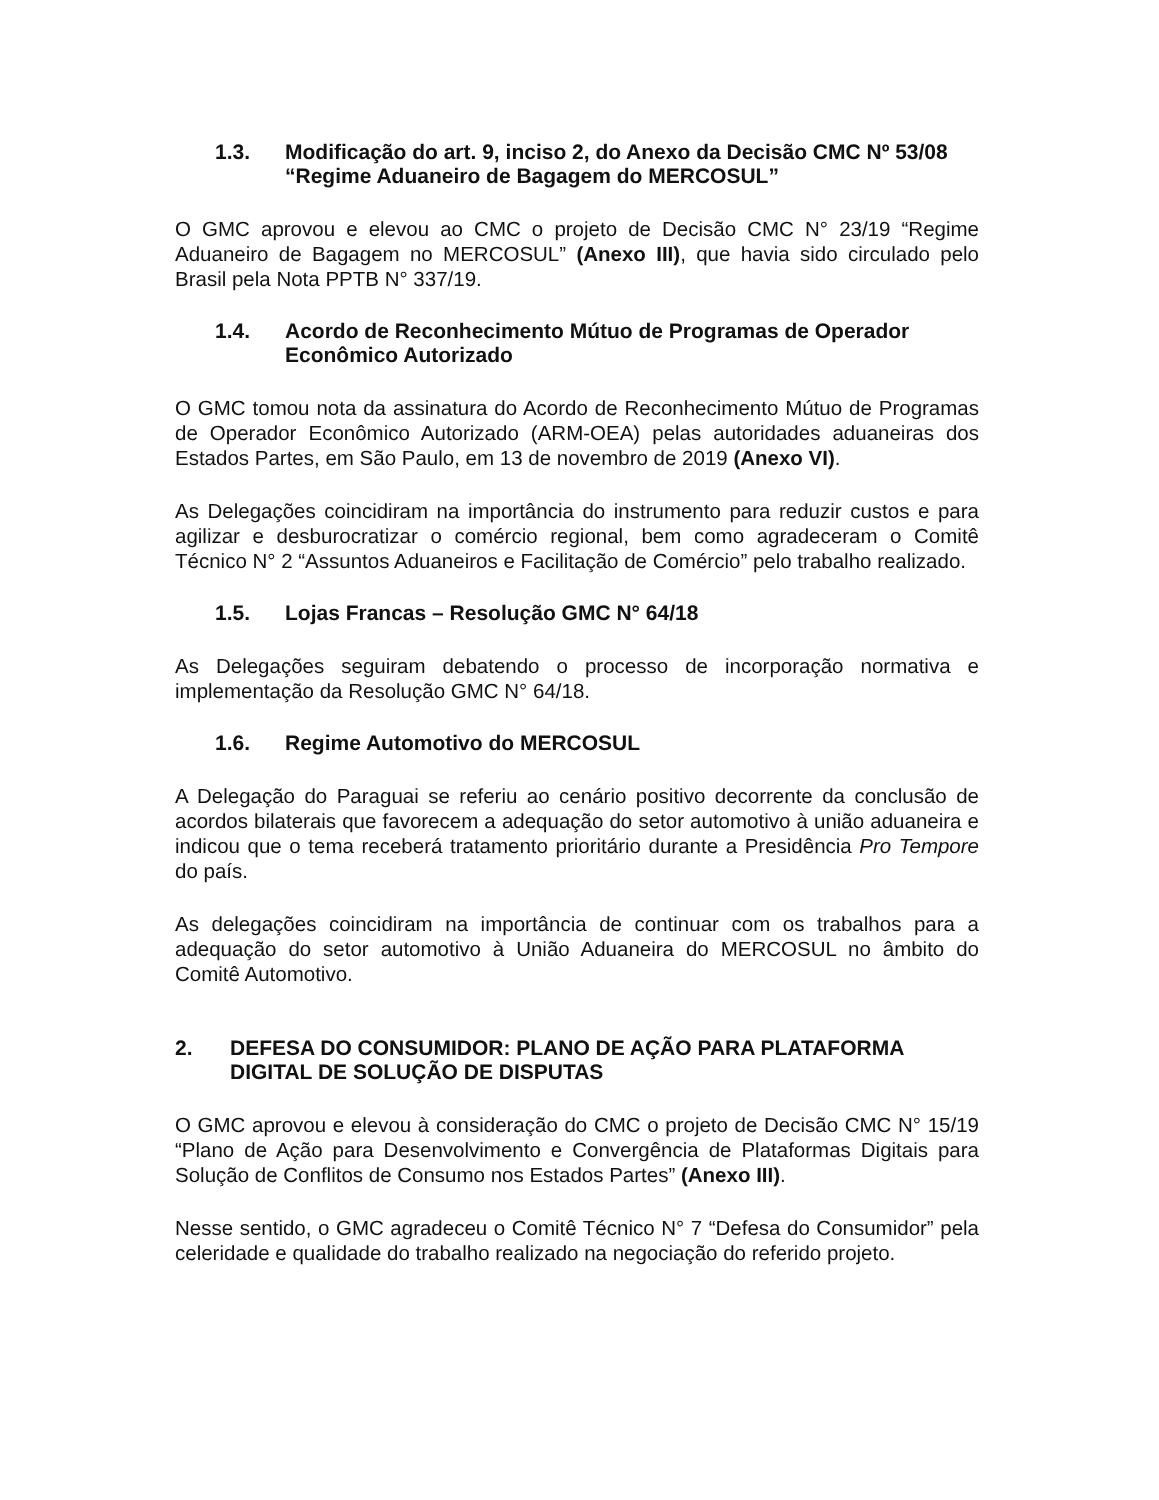1.3. Modificação do art. 9, inciso 2, do Anexo da Decisão CMC Nº 53/08 “Regime Aduaneiro de Bagagem do MERCOSUL”
O GMC aprovou e elevou ao CMC o projeto de Decisão CMC N° 23/19 “Regime Aduaneiro de Bagagem no MERCOSUL” (Anexo III), que havia sido circulado pelo Brasil pela Nota PPTB N° 337/19.
1.4. Acordo de Reconhecimento Mútuo de Programas de Operador Econômico Autorizado
O GMC tomou nota da assinatura do Acordo de Reconhecimento Mútuo de Programas de Operador Econômico Autorizado (ARM-OEA) pelas autoridades aduaneiras dos Estados Partes, em São Paulo, em 13 de novembro de 2019 (Anexo VI).
As Delegações coincidiram na importância do instrumento para reduzir custos e para agilizar e desburocratizar o comércio regional, bem como agradeceram o Comitê Técnico N° 2 “Assuntos Aduaneiros e Facilitação de Comércio” pelo trabalho realizado.
1.5. Lojas Francas – Resolução GMC N° 64/18
As Delegações seguiram debatendo o processo de incorporação normativa e implementação da Resolução GMC N° 64/18.
1.6. Regime Automotivo do MERCOSUL
A Delegação do Paraguai se referiu ao cenário positivo decorrente da conclusão de acordos bilaterais que favorecem a adequação do setor automotivo à união aduaneira e indicou que o tema receberá tratamento prioritário durante a Presidência Pro Tempore do país.
As delegações coincidiram na importância de continuar com os trabalhos para a adequação do setor automotivo à União Aduaneira do MERCOSUL no âmbito do Comitê Automotivo.
2. DEFESA DO CONSUMIDOR: PLANO DE AÇÃO PARA PLATAFORMA DIGITAL DE SOLUÇÃO DE DISPUTAS
O GMC aprovou e elevou à consideração do CMC o projeto de Decisão CMC N° 15/19 “Plano de Ação para Desenvolvimento e Convergência de Plataformas Digitais para Solução de Conflitos de Consumo nos Estados Partes” (Anexo III).
Nesse sentido, o GMC agradeceu o Comitê Técnico N° 7 “Defesa do Consumidor” pela celeridade e qualidade do trabalho realizado na negociação do referido projeto.